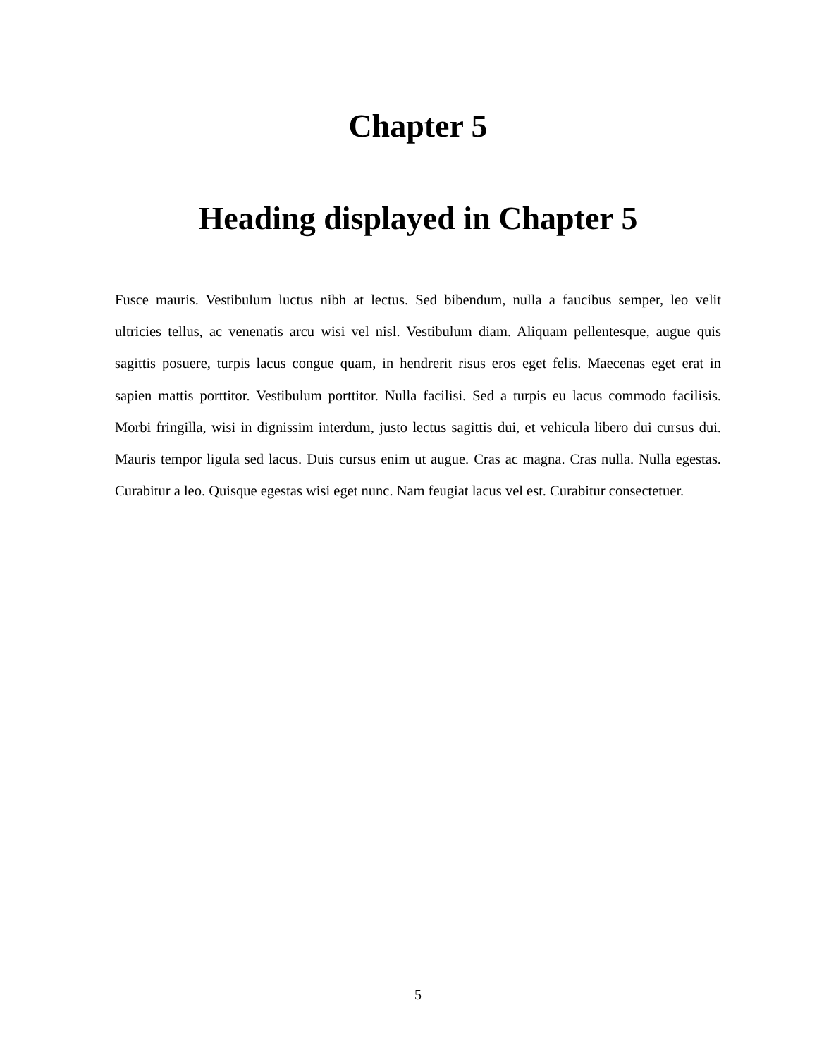Chapter 5
Heading displayed in Chapter 5
Fusce mauris. Vestibulum luctus nibh at lectus. Sed bibendum, nulla a faucibus semper, leo velit ultricies tellus, ac venenatis arcu wisi vel nisl. Vestibulum diam. Aliquam pellentesque, augue quis sagittis posuere, turpis lacus congue quam, in hendrerit risus eros eget felis. Maecenas eget erat in sapien mattis porttitor. Vestibulum porttitor. Nulla facilisi. Sed a turpis eu lacus commodo facilisis. Morbi fringilla, wisi in dignissim interdum, justo lectus sagittis dui, et vehicula libero dui cursus dui. Mauris tempor ligula sed lacus. Duis cursus enim ut augue. Cras ac magna. Cras nulla. Nulla egestas. Curabitur a leo. Quisque egestas wisi eget nunc. Nam feugiat lacus vel est. Curabitur consectetuer.
5